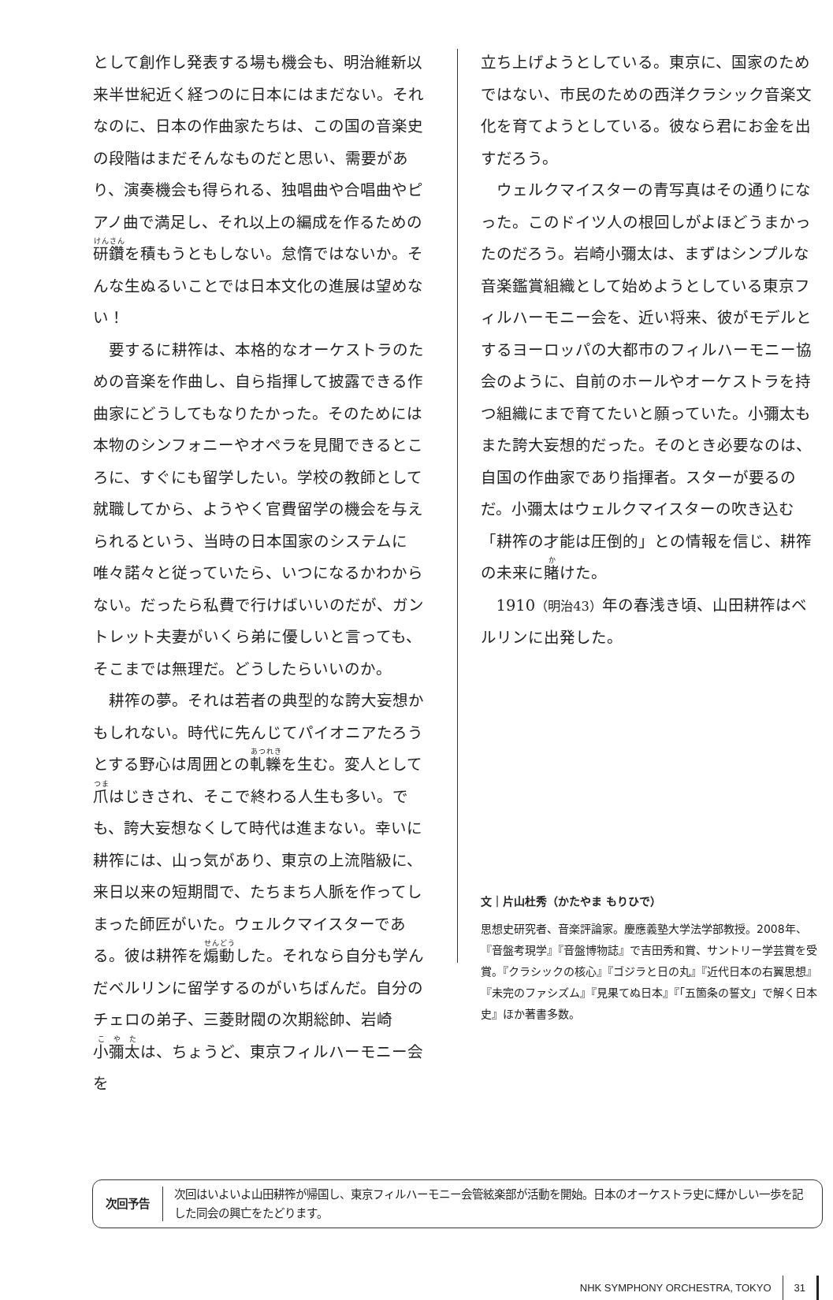として創作し発表する場も機会も、明治維新以来半世紀近く経つのに日本にはまだない。それなのに、日本の作曲家たちは、この国の音楽史の段階はまだそんなものだと思い、需要があり、演奏機会も得られる、独唱曲や合唱曲やピアノ曲で満足し、それ以上の編成を作るための研鑽を積もうともしない。怠惰ではないか。そんな生ぬるいことでは日本文化の進展は望めない！
要するに耕筰は、本格的なオーケストラのための音楽を作曲し、自ら指揮して披露できる作曲家にどうしてもなりたかった。そのためには本物のシンフォニーやオペラを見聞できるところに、すぐにも留学したい。学校の教師として就職してから、ようやく官費留学の機会を与えられるという、当時の日本国家のシステムに唯々諾々と従っていたら、いつになるかわからない。だったら私費で行けばいいのだが、ガントレット夫妻がいくら弟に優しいと言っても、そこまでは無理だ。どうしたらいいのか。
耕筰の夢。それは若者の典型的な誇大妄想かもしれない。時代に先んじてパイオニアたろうとする野心は周囲との軋轢を生む。変人として爪はじきされ、そこで終わる人生も多い。でも、誇大妄想なくして時代は進まない。幸いに耕筰には、山っ気があり、東京の上流階級に、来日以来の短期間で、たちまち人脈を作ってしまった師匠がいた。ウェルクマイスターである。彼は耕筰を煽動した。それなら自分も学んだベルリンに留学するのがいちばんだ。自分のチェロの弟子、三菱財閥の次期総帥、岩崎小彌太は、ちょうど、東京フィルハーモニー会を
立ち上げようとしている。東京に、国家のためではない、市民のための西洋クラシック音楽文化を育てようとしている。彼なら君にお金を出すだろう。
ウェルクマイスターの青写真はその通りになった。このドイツ人の根回しがよほどうまかったのだろう。岩崎小彌太は、まずはシンプルな音楽鑑賞組織として始めようとしている東京フィルハーモニー会を、近い将来、彼がモデルとするヨーロッパの大都市のフィルハーモニー協会のように、自前のホールやオーケストラを持つ組織にまで育てたいと願っていた。小彌太もまた誇大妄想的だった。そのとき必要なのは、自国の作曲家であり指揮者。スターが要るのだ。小彌太はウェルクマイスターの吹き込む「耕筰の才能は圧倒的」との情報を信じ、耕筰の未来に賭けた。
1910（明治43）年の春浅き頃、山田耕筰はベルリンに出発した。
文｜片山杜秀（かたやま もりひで）
思想史研究者、音楽評論家。慶應義塾大学法学部教授。2008年、『音盤考現学』『音盤博物誌』で吉田秀和賞、サントリー学芸賞を受賞。『クラシックの核心』『ゴジラと日の丸』『近代日本の右翼思想』『未完のファシズム』『見果てぬ日本』『「五箇条の誓文」で解く日本史』ほか著書多数。
次回予告
次回はいよいよ山田耕筰が帰国し、東京フィルハーモニー会管絃楽部が活動を開始。日本のオーケストラ史に輝かしい一歩を記した同会の興亡をたどります。
NHK SYMPHONY ORCHESTRA, TOKYO 31